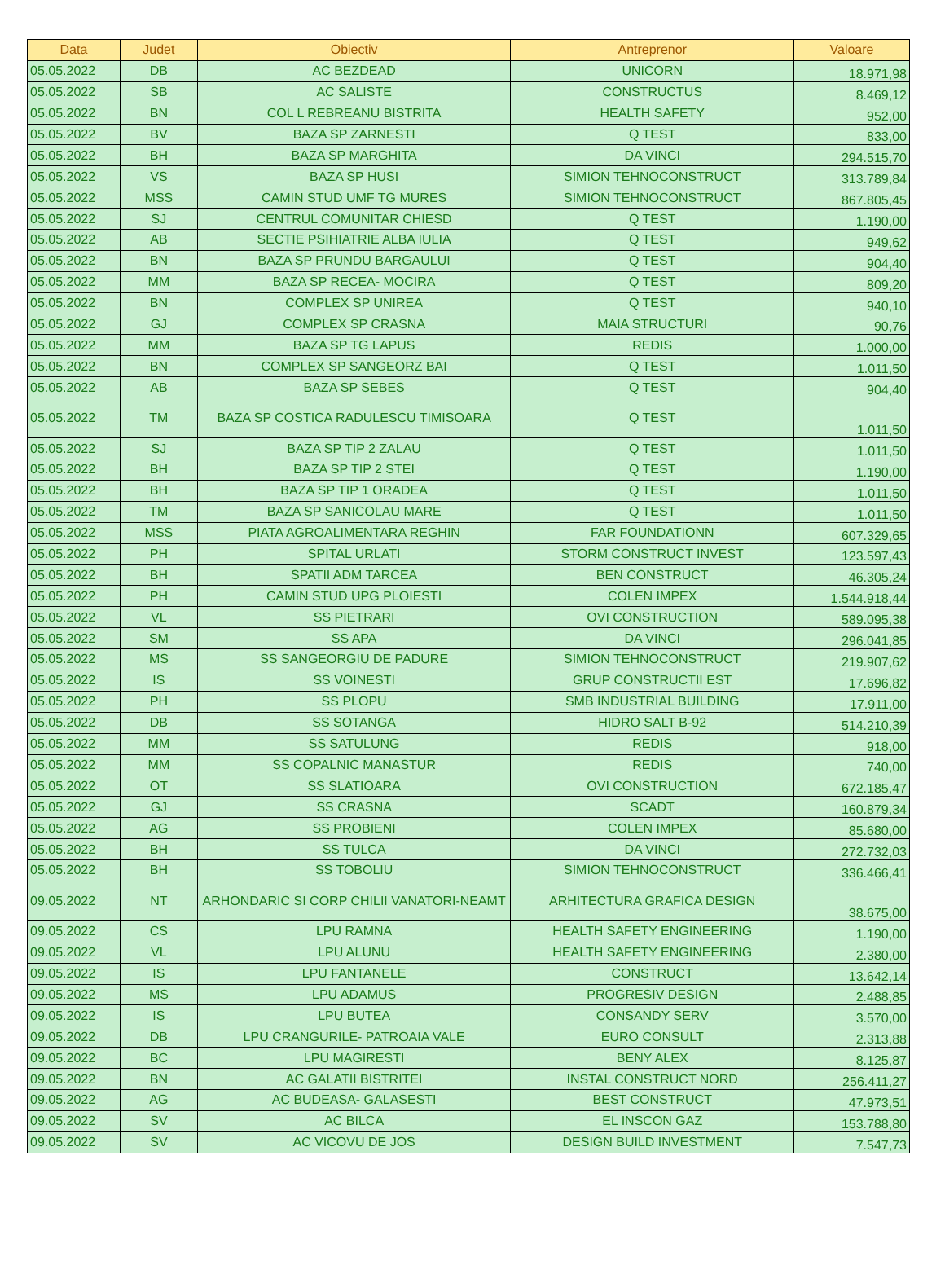| Data | Judet | Obiectiv | Antreprenor | Valoare |
| --- | --- | --- | --- | --- |
| 05.05.2022 | DB | AC BEZDEAD | UNICORN | 18.971,98 |
| 05.05.2022 | SB | AC SALISTE | CONSTRUCTUS | 8.469,12 |
| 05.05.2022 | BN | COL L REBREANU BISTRITA | HEALTH SAFETY | 952,00 |
| 05.05.2022 | BV | BAZA SP ZARNESTI | Q TEST | 833,00 |
| 05.05.2022 | BH | BAZA SP MARGHITA | DA VINCI | 294.515,70 |
| 05.05.2022 | VS | BAZA SP HUSI | SIMION TEHNOCONSTRUCT | 313.789,84 |
| 05.05.2022 | MSS | CAMIN STUD UMF TG MURES | SIMION TEHNOCONSTRUCT | 867.805,45 |
| 05.05.2022 | SJ | CENTRUL COMUNITAR CHIESD | Q TEST | 1.190,00 |
| 05.05.2022 | AB | SECTIE PSIHIATRIE ALBA IULIA | Q TEST | 949,62 |
| 05.05.2022 | BN | BAZA SP PRUNDU BARGAULUI | Q TEST | 904,40 |
| 05.05.2022 | MM | BAZA SP RECEA- MOCIRA | Q TEST | 809,20 |
| 05.05.2022 | BN | COMPLEX SP UNIREA | Q TEST | 940,10 |
| 05.05.2022 | GJ | COMPLEX SP CRASNA | MAIA STRUCTURI | 90,76 |
| 05.05.2022 | MM | BAZA SP TG LAPUS | REDIS | 1.000,00 |
| 05.05.2022 | BN | COMPLEX SP SANGEORZ BAI | Q TEST | 1.011,50 |
| 05.05.2022 | AB | BAZA SP SEBES | Q TEST | 904,40 |
| 05.05.2022 | TM | BAZA SP COSTICA RADULESCU TIMISOARA | Q TEST | 1.011,50 |
| 05.05.2022 | SJ | BAZA SP TIP 2 ZALAU | Q TEST | 1.011,50 |
| 05.05.2022 | BH | BAZA SP TIP 2 STEI | Q TEST | 1.190,00 |
| 05.05.2022 | BH | BAZA SP TIP 1 ORADEA | Q TEST | 1.011,50 |
| 05.05.2022 | TM | BAZA SP SANICOLAU MARE | Q TEST | 1.011,50 |
| 05.05.2022 | MSS | PIATA AGROALIMENTARA REGHIN | FAR FOUNDATIONN | 607.329,65 |
| 05.05.2022 | PH | SPITAL URLATI | STORM CONSTRUCT INVEST | 123.597,43 |
| 05.05.2022 | BH | SPATII ADM TARCEA | BEN CONSTRUCT | 46.305,24 |
| 05.05.2022 | PH | CAMIN STUD UPG PLOIESTI | COLEN IMPEX | 1.544.918,44 |
| 05.05.2022 | VL | SS PIETRARI | OVI CONSTRUCTION | 589.095,38 |
| 05.05.2022 | SM | SS APA | DA VINCI | 296.041,85 |
| 05.05.2022 | MS | SS SANGEORGIU DE PADURE | SIMION TEHNOCONSTRUCT | 219.907,62 |
| 05.05.2022 | IS | SS VOINESTI | GRUP CONSTRUCTII EST | 17.696,82 |
| 05.05.2022 | PH | SS PLOPU | SMB INDUSTRIAL BUILDING | 17.911,00 |
| 05.05.2022 | DB | SS SOTANGA | HIDRO SALT B-92 | 514.210,39 |
| 05.05.2022 | MM | SS SATULUNG | REDIS | 918,00 |
| 05.05.2022 | MM | SS COPALNIC MANASTUR | REDIS | 740,00 |
| 05.05.2022 | OT | SS SLATIOARA | OVI CONSTRUCTION | 672.185,47 |
| 05.05.2022 | GJ | SS CRASNA | SCADT | 160.879,34 |
| 05.05.2022 | AG | SS PROBIENI | COLEN IMPEX | 85.680,00 |
| 05.05.2022 | BH | SS TULCA | DA VINCI | 272.732,03 |
| 05.05.2022 | BH | SS TOBOLIU | SIMION TEHNOCONSTRUCT | 336.466,41 |
| 09.05.2022 | NT | ARHONDARIC SI CORP CHILII VANATORI-NEAMT | ARHITECTURA GRAFICA DESIGN | 38.675,00 |
| 09.05.2022 | CS | LPU RAMNA | HEALTH SAFETY ENGINEERING | 1.190,00 |
| 09.05.2022 | VL | LPU ALUNU | HEALTH SAFETY ENGINEERING | 2.380,00 |
| 09.05.2022 | IS | LPU FANTANELE | CONSTRUCT | 13.642,14 |
| 09.05.2022 | MS | LPU ADAMUS | PROGRESIV DESIGN | 2.488,85 |
| 09.05.2022 | IS | LPU BUTEA | CONSANDY SERV | 3.570,00 |
| 09.05.2022 | DB | LPU CRANGURILE- PATROAIA VALE | EURO CONSULT | 2.313,88 |
| 09.05.2022 | BC | LPU MAGIRESTI | BENY ALEX | 8.125,87 |
| 09.05.2022 | BN | AC GALATII BISTRITEI | INSTAL CONSTRUCT NORD | 256.411,27 |
| 09.05.2022 | AG | AC BUDEASA- GALASESTI | BEST CONSTRUCT | 47.973,51 |
| 09.05.2022 | SV | AC BILCA | EL INSCON GAZ | 153.788,80 |
| 09.05.2022 | SV | AC VICOVU DE JOS | DESIGN BUILD INVESTMENT | 7.547,73 |